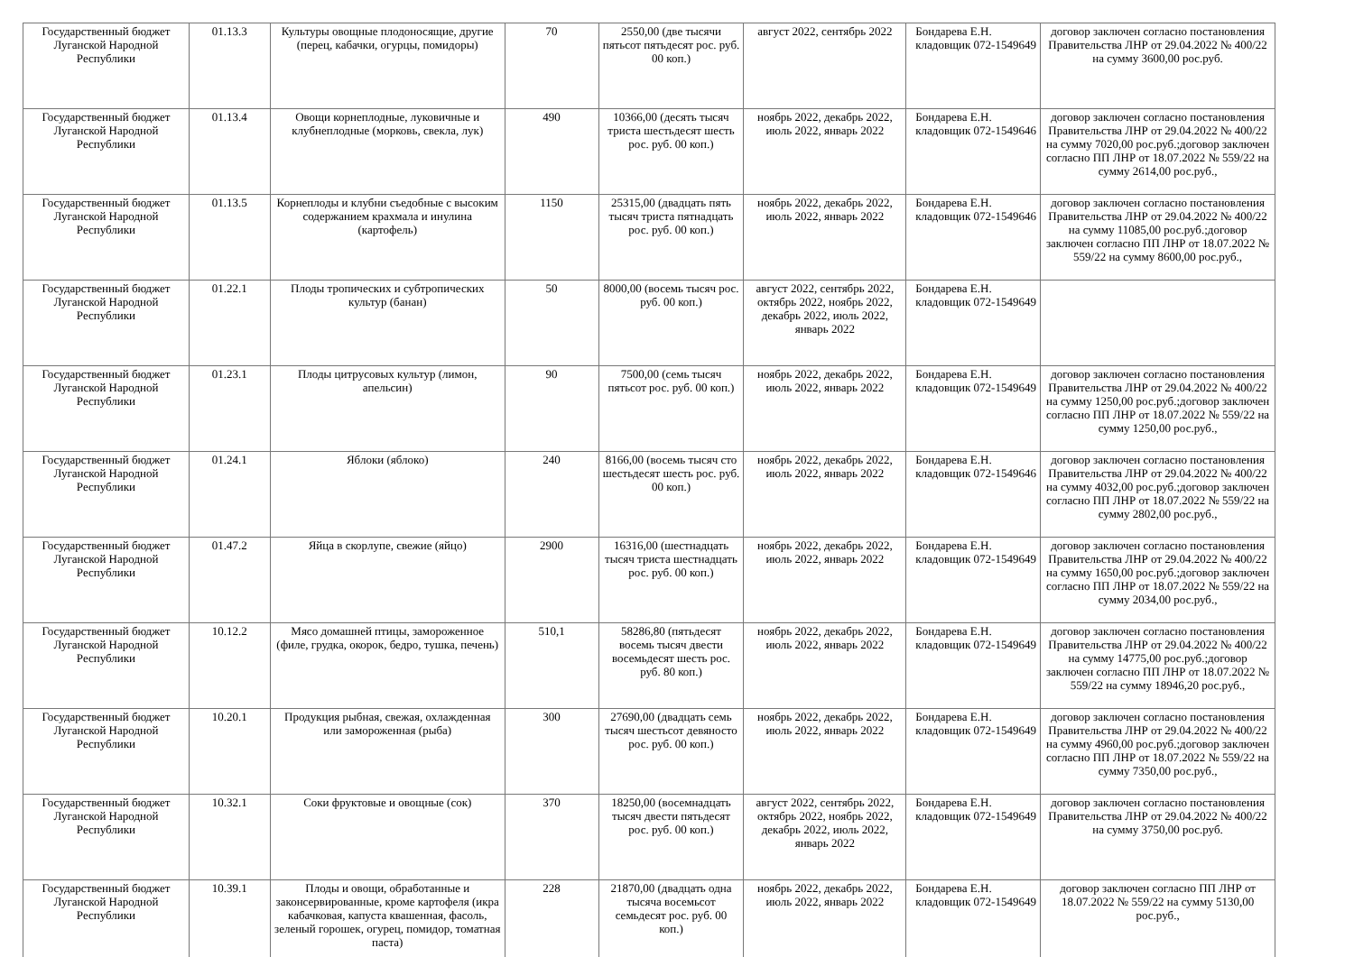| Государственный бюджет Луганской Народной Республики | 01.13.3 | Культуры овощные плодоносящие, другие (перец, кабачки, огурцы, помидоры) | 70 | 2550,00 (две тысячи пятьсот пятьдесят рос. руб. 00 коп.) | август 2022, сентябрь 2022 | Бондарева Е.Н. кладовщик 072-1549649 | договор заключен согласно постановления Правительства ЛНР от 29.04.2022 № 400/22 на сумму 3600,00 рос.руб. |
| Государственный бюджет Луганской Народной Республики | 01.13.4 | Овощи корнеплодные, луковичные и клубнеплодные (морковь, свекла, лук) | 490 | 10366,00 (десять тысяч триста шестьдесят шесть рос. руб. 00 коп.) | ноябрь 2022, декабрь 2022, июль 2022, январь 2022 | Бондарева Е.Н. кладовщик 072-1549646 | договор заключен согласно постановления Правительства ЛНР от 29.04.2022 № 400/22 на сумму 7020,00 рос.руб.;договор заключен согласно ПП ЛНР от 18.07.2022 № 559/22 на сумму 2614,00 рос.руб., |
| Государственный бюджет Луганской Народной Республики | 01.13.5 | Корнеплоды и клубни съедобные с высоким содержанием крахмала и инулина (картофель) | 1150 | 25315,00 (двадцать пять тысяч триста пятнадцать рос. руб. 00 коп.) | ноябрь 2022, декабрь 2022, июль 2022, январь 2022 | Бондарева Е.Н. кладовщик 072-1549646 | договор заключен согласно постановления Правительства ЛНР от 29.04.2022 № 400/22 на сумму 11085,00 рос.руб.;договор заключен согласно ПП ЛНР от 18.07.2022 № 559/22 на сумму 8600,00 рос.руб., |
| Государственный бюджет Луганской Народной Республики | 01.22.1 | Плоды тропических и субтропических культур (банан) | 50 | 8000,00 (восемь тысяч рос. руб. 00 коп.) | август 2022, сентябрь 2022, октябрь 2022, ноябрь 2022, декабрь 2022, июль 2022, январь 2022 | Бондарева Е.Н. кладовщик 072-1549649 | |
| Государственный бюджет Луганской Народной Республики | 01.23.1 | Плоды цитрусовых культур (лимон, апельсин) | 90 | 7500,00 (семь тысяч пятьсот рос. руб. 00 коп.) | ноябрь 2022, декабрь 2022, июль 2022, январь 2022 | Бондарева Е.Н. кладовщик 072-1549649 | договор заключен согласно постановления Правительства ЛНР от 29.04.2022 № 400/22 на сумму 1250,00 рос.руб.;договор заключен согласно ПП ЛНР от 18.07.2022 № 559/22 на сумму 1250,00 рос.руб., |
| Государственный бюджет Луганской Народной Республики | 01.24.1 | Яблоки (яблоко) | 240 | 8166,00 (восемь тысяч сто шестьдесят шесть рос. руб. 00 коп.) | ноябрь 2022, декабрь 2022, июль 2022, январь 2022 | Бондарева Е.Н. кладовщик 072-1549646 | договор заключен согласно постановления Правительства ЛНР от 29.04.2022 № 400/22 на сумму 4032,00 рос.руб.;договор заключен согласно ПП ЛНР от 18.07.2022 № 559/22 на сумму 2802,00 рос.руб., |
| Государственный бюджет Луганской Народной Республики | 01.47.2 | Яйца в скорлупе, свежие (яйцо) | 2900 | 16316,00 (шестнадцать тысяч триста шестнадцать рос. руб. 00 коп.) | ноябрь 2022, декабрь 2022, июль 2022, январь 2022 | Бондарева Е.Н. кладовщик 072-1549649 | договор заключен согласно постановления Правительства ЛНР от 29.04.2022 № 400/22 на сумму 1650,00 рос.руб.;договор заключен согласно ПП ЛНР от 18.07.2022 № 559/22 на сумму 2034,00 рос.руб., |
| Государственный бюджет Луганской Народной Республики | 10.12.2 | Мясо домашней птицы, замороженное (филе, грудка, окорок, бедро, тушка, печень) | 510,1 | 58286,80 (пятьдесят восемь тысяч двести восемьдесят шесть рос. руб. 80 коп.) | ноябрь 2022, декабрь 2022, июль 2022, январь 2022 | Бондарева Е.Н. кладовщик 072-1549649 | договор заключен согласно постановления Правительства ЛНР от 29.04.2022 № 400/22 на сумму 14775,00 рос.руб.;договор заключен согласно ПП ЛНР от 18.07.2022 № 559/22 на сумму 18946,20 рос.руб., |
| Государственный бюджет Луганской Народной Республики | 10.20.1 | Продукция рыбная, свежая, охлажденная или замороженная (рыба) | 300 | 27690,00 (двадцать семь тысяч шестьсот девяносто рос. руб. 00 коп.) | ноябрь 2022, декабрь 2022, июль 2022, январь 2022 | Бондарева Е.Н. кладовщик 072-1549649 | договор заключен согласно постановления Правительства ЛНР от 29.04.2022 № 400/22 на сумму 4960,00 рос.руб.;договор заключен согласно ПП ЛНР от 18.07.2022 № 559/22 на сумму 7350,00 рос.руб., |
| Государственный бюджет Луганской Народной Республики | 10.32.1 | Соки фруктовые и овощные (сок) | 370 | 18250,00 (восемнадцать тысяч двести пятьдесят рос. руб. 00 коп.) | август 2022, сентябрь 2022, октябрь 2022, ноябрь 2022, декабрь 2022, июль 2022, январь 2022 | Бондарева Е.Н. кладовщик 072-1549649 | договор заключен согласно постановления Правительства ЛНР от 29.04.2022 № 400/22 на сумму 3750,00 рос.руб. |
| Государственный бюджет Луганской Народной Республики | 10.39.1 | Плоды и овощи, обработанные и законсервированные, кроме картофеля (икра кабачковая, капуста квашенная, фасоль, зеленый горошек, огурец, помидор, томатная паста) | 228 | 21870,00 (двадцать одна тысяча восемьсот семьдесят рос. руб. 00 коп.) | ноябрь 2022, декабрь 2022, июль 2022, январь 2022 | Бондарева Е.Н. кладовщик 072-1549649 | договор заключен согласно ПП ЛНР от 18.07.2022 № 559/22 на сумму 5130,00 рос.руб., |